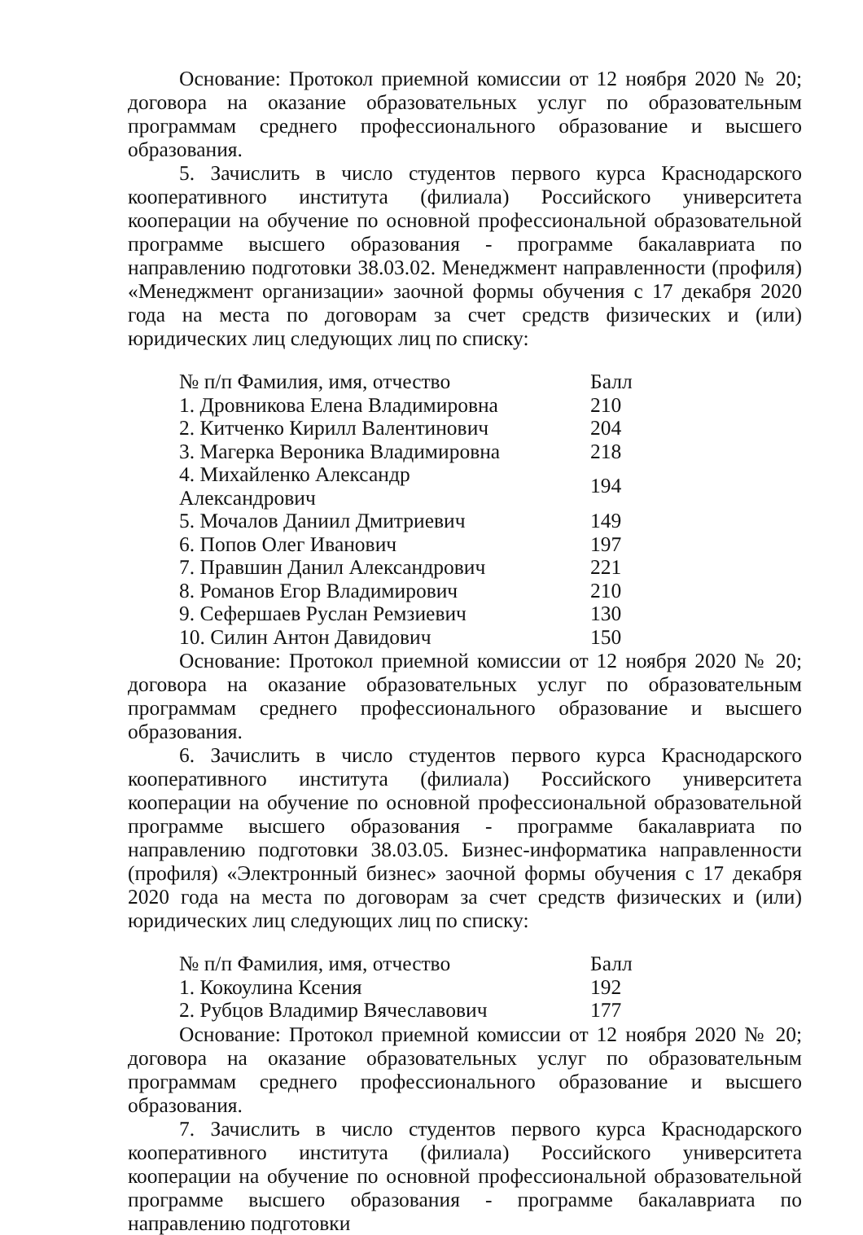Основание: Протокол приемной комиссии от 12 ноября 2020 № 20; договора на оказание образовательных услуг по образовательным программам среднего профессионального образование и высшего образования.
5. Зачислить в число студентов первого курса Краснодарского кооперативного института (филиала) Российского университета кооперации на обучение по основной профессиональной образовательной программе высшего образования - программе бакалавриата по направлению подготовки 38.03.02. Менеджмент направленности (профиля) «Менеджмент организации» заочной формы обучения с 17 декабря 2020 года на места по договорам за счет средств физических и (или) юридических лиц следующих лиц по списку:
| № п/п Фамилия, имя, отчество | Балл |
| --- | --- |
| 1. Дровникова Елена Владимировна | 210 |
| 2. Китченко Кирилл Валентинович | 204 |
| 3. Магерка Вероника Владимировна | 218 |
| 4. Михайленко Александр Александрович | 194 |
| 5. Мочалов Даниил Дмитриевич | 149 |
| 6. Попов Олег Иванович | 197 |
| 7. Правшин Данил Александрович | 221 |
| 8. Романов Егор Владимирович | 210 |
| 9. Сефершаев Руслан Ремзиевич | 130 |
| 10. Силин Антон Давидович | 150 |
Основание: Протокол приемной комиссии от 12 ноября 2020 № 20; договора на оказание образовательных услуг по образовательным программам среднего профессионального образование и высшего образования.
6. Зачислить в число студентов первого курса Краснодарского кооперативного института (филиала) Российского университета кооперации на обучение по основной профессиональной образовательной программе высшего образования - программе бакалавриата по направлению подготовки 38.03.05. Бизнес-информатика направленности (профиля) «Электронный бизнес» заочной формы обучения с 17 декабря 2020 года на места по договорам за счет средств физических и (или) юридических лиц следующих лиц по списку:
| № п/п Фамилия, имя, отчество | Балл |
| --- | --- |
| 1. Кокоулина Ксения | 192 |
| 2. Рубцов Владимир Вячеславович | 177 |
Основание: Протокол приемной комиссии от 12 ноября 2020 № 20; договора на оказание образовательных услуг по образовательным программам среднего профессионального образование и высшего образования.
7. Зачислить в число студентов первого курса Краснодарского кооперативного института (филиала) Российского университета кооперации на обучение по основной профессиональной образовательной программе высшего образования - программе бакалавриата по направлению подготовки